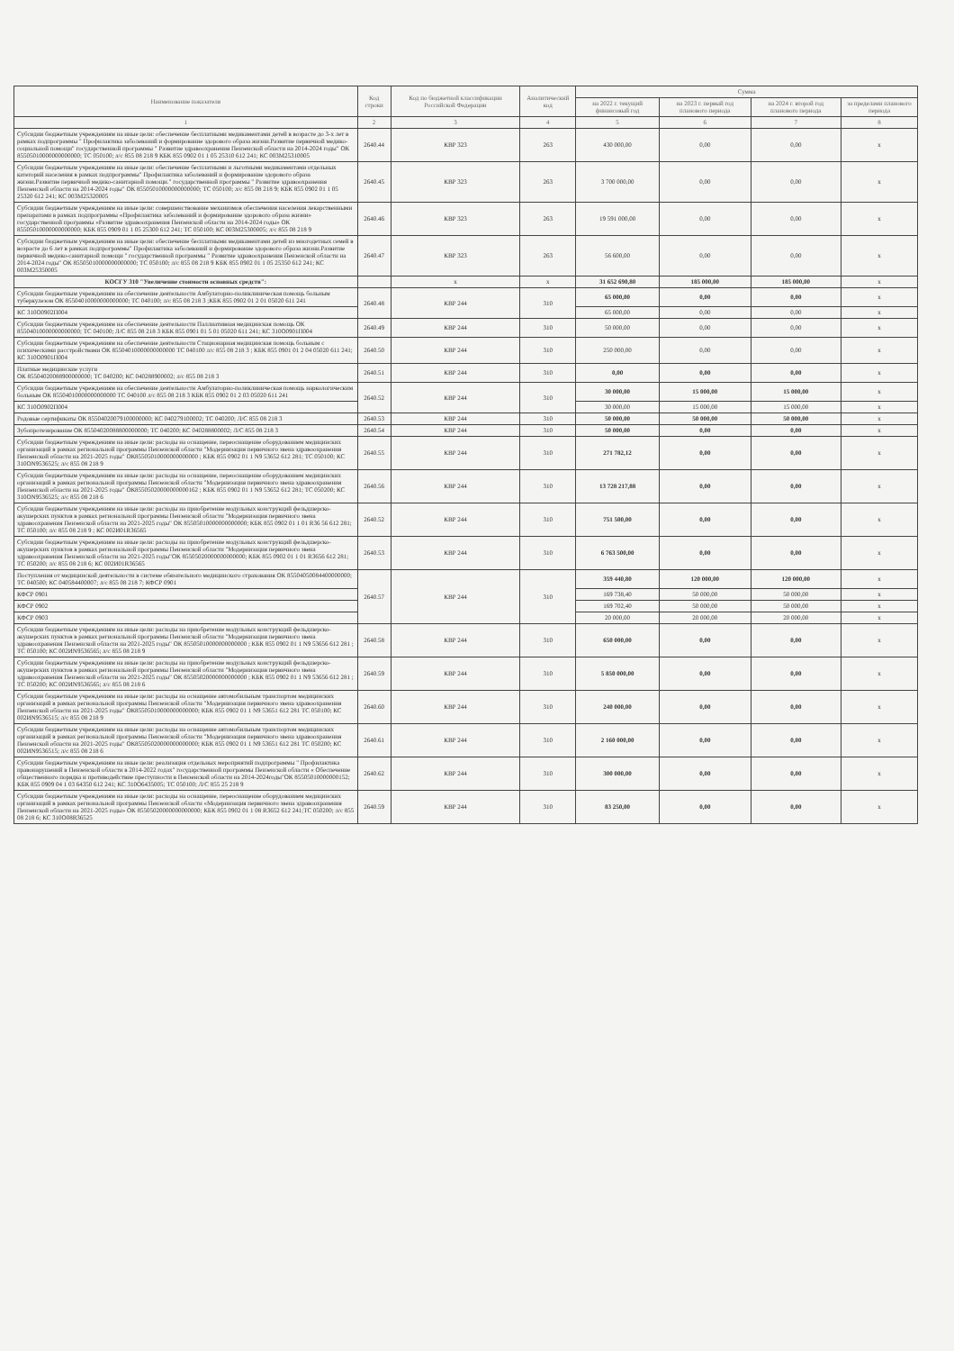| Наименование показателя | Код строки | Код по бюджетной классификации Российской Федерации | Аналитический код | Сумма | | | |
| --- | --- | --- | --- | --- | --- | --- | --- |
| | | | | на 2022 г. текущий финансовый год | на 2023 г. первый год планового периода | на 2024 г. второй год планового периода | за пределами планового периода |
| 1 | 2 | 3 | 4 | 5 | 6 | 7 | 8 |
| Субсидии бюджетным учреждениям на иные цели: обеспечение бесплатными медикаментами детей в возрасте до 3-х лет в рамках подпрограммы " Профилактика заболеваний и формирование здорового образа жизни.Развитие первичной медико-социальной помощи" государственной программы " Развитие здравоохранения Пензенской области на 2014-2024 годы" ОК 85505010000000000000; ТС 050100; л/с 855 08 218 9 КБК 855 0902 01 1 05 25310 612 241; КС 003М25310005 | 2640.44 | КВР 323 | 263 | 430 000,00 | 0,00 | 0,00 | x |
| Субсидии бюджетным учреждениям на иные цели: обеспечение бесплатными и льготными медикаментами отдельных категорий населения в рамках подпрограммы" Профилактика заболеваний и формирование здорового образа жизни.Развитие первичной медико-санитарной помощи." государственной программы " Развитие здравоохранения Пензенской области на 2014-2024 годы" ОК 85505010000000000000; ТС 050100; л/с 855 08 218 9; КБК 855 0902 01 1 05 25320 612 241; КС 003М25320005 | 2640.45 | КВР 323 | 263 | 3 700 000,00 | 0,00 | 0,00 | x |
| Субсидии бюджетным учреждениям на иные цели: совершенствование механизмов обеспечения населения лекарственными препаратами в рамках подпрограммы «Профилактика заболеваний и формирование здорового образа жизни» государственной программы «Развитие здравоохранения Пензенской области на 2014-2024 годы» ОК 85505010000000000000; КБК 855 0909 01 1 05 25300 612 241; ТС 050100; КС 003М25300005; л/с 855 08 218 9 | 2640.46 | КВР 323 | 263 | 19 591 000,00 | 0,00 | 0,00 | x |
| Субсидии бюджетным учреждениям на иные цели: обеспечение бесплатными медикаментами детей из многодетных семей в возрасте до 6 лет в рамках подпрограммы" Профилактика заболеваний и формирование здорового образа жизни.Развитие первичной медико-санитарной помощи " государственной программы " Развитие здравоохранения Пензенской области на 2014-2024 годы" ОК 85505010000000000000; ТС 050100; л/с 855 08 218 9 КБК 855 0902 01 1 05 25350 612 241; КС 003М25350005 | 2640.47 | КВР 323 | 263 | 56 600,00 | 0,00 | 0,00 | x |
| КОСГУ 310 "Увеличение стоимости основных средств": | | x | x | 31 652 690,80 | 185 000,00 | 185 000,00 | x |
| Субсидии бюджетным учреждениям на обеспечение деятельности Амбулаторно-поликлиническая помощь больным туберкулезом ОК 85504010000000000000; ТС 040100; л/с 855 08 218 3 ;КБК 855 0902 01 2 01 05020 611 241 | 2640.48 | КВР 244 | 310 | 65 000,00 | 0,00 | 0,00 | x |
| КС 310О0902П004 | | | | 65 000,00 | 0,00 | 0,00 | x |
| Субсидии бюджетным учреждениям на обеспечение деятельности Паллиативная медицинская помощь ОК 85504010000000000000; ТС 040100; Л/С 855 08 218 3 КБК 855 0901 01 5 01 05020 611 241; КС 310О0901П004 | 2640.49 | КВР 244 | 310 | 50 000,00 | 0,00 | 0,00 | x |
| Субсидии бюджетным учреждениям на обеспечение деятельности Стационарная медицинская помощь больным с психическими расстройствами ОК 85504010000000000000 ТС 040100 л/с 855 08 218 3 ; КБК 855 0901 01 2 04 05020 611 241; КС 310О0901П004 | 2640.50 | КВР 244 | 310 | 250 000,00 | 0,00 | 0,00 | x |
| Платные медицинские услуги ОК 85504020088900000000; ТС 040200; КС 040288900002; л/с 855 08 218 3 | 2640.51 | КВР 244 | 310 | 0,00 | 0,00 | 0,00 | x |
| Субсидии бюджетным учреждениям на обеспечение деятельности Амбулаторно-поликлиническая помощь наркологическим больным ОК 85504010000000000000 ТС 040100 л/с 855 08 218 3 КБК 855 0902 01 2 03 05020 611 241 | 2640.52 | КВР 244 | 310 | 30 000,00 | 15 000,00 | 15 000,00 | x |
| КС 310О0902П004 | | | | 30 000,00 | 15 000,00 | 15 000,00 | x |
| Родовые сертификаты ОК 85504020079100000000; КС 040279100002; ТС 040200; Л/С 855 08 218 3 | 2640.53 | КВР 244 | 310 | 50 000,00 | 50 000,00 | 50 000,00 | x |
| Зубопротезирование ОК 85504020088800000000; ТС 040200; КС 040288800002; Л/С 855 08 218 3 | 2640.54 | КВР 244 | 310 | 50 000,00 | 0,00 | 0,00 | x |
| Субсидии бюджетным учреждениям на иные цели: расходы на оснащение, переоснащение оборудованием медицинских организаций в рамках региональной программы Пензенской области "Модернизация первичного звена здравоохранения Пензенской области на 2021-2025 годы" ОК85505010000000000000 ; КБК 855 0902 01 1 N9 53652 612 281; ТС 050100; КС 310ОN9536525; л/с 855 08 218 9 | 2640.55 | КВР 244 | 310 | 271 782,12 | 0,00 | 0,00 | x |
| Субсидии бюджетным учреждениям на иные цели: расходы на оснащение, переоснащение оборудованием медицинских организаций в рамках региональной программы Пензенской области "Модернизация первичного звена здравоохранения Пензенской области на 2021-2025 годы" ОК85505020000000000162 ; КБК 855 0902 01 1 N9 53652 612 281; ТС 050200; КС 310ОN9536525; л/с 855 08 218 6 | 2640.56 | КВР 244 | 310 | 13 728 217,88 | 0,00 | 0,00 | x |
| Субсидии бюджетным учреждениям на иные цели: расходы на приобретение модульных конструкций фельдшерско-акушерских пунктов в рамках региональной программы Пензенской области "Модернизация первичного звена здравоохранения Пензенской области на 2021-2025 годы" ОК 85505010000000000000; КБК 855 0902 01 1 01 R36 56 612 281; ТС 050100; л/с 855 08 218 9 ; КС 002И01R36565 | 2640.52 | КВР 244 | 310 | 751 500,00 | 0,00 | 0,00 | x |
| Субсидии бюджетным учреждениям на иные цели: расходы на приобретение модульных конструкций фельдшерско-акушерских пунктов в рамках региональной программы Пензенской области "Модернизация первичного звена здравоохранения Пензенской области на 2021-2025 годы"ОК 85505020000000000000; КБК 855 0902 01 1 01 R3656 612 281; ТС 050200; л/с 855 08 218 6; КС 002И01R36565 | 2640.53 | КВР 244 | 310 | 6 763 500,00 | 0,00 | 0,00 | x |
| Поступления от медицинской деятельности в системе обязательного медицинского страхования ОК 85504050084400000000; ТС 040500; КС 040584400007; л/с 855 08 218 7; КФСР 0901 | 2640.57 | КВР 244 | 310 | 359 440,80 | 120 000,00 | 120 000,00 | x |
| КФСР 0901 | | | | 169 738,40 | 50 000,00 | 50 000,00 | x |
| КФСР 0902 | | | | 169 702,40 | 50 000,00 | 50 000,00 | x |
| КФСР 0903 | | | | 20 000,00 | 20 000,00 | 20 000,00 | x |
| Субсидии бюджетным учреждениям на иные цели: расходы на приобретение модульных конструкций фельдшерско-акушерских пунктов в рамках региональной программы Пензенской области "Модернизация первичного звена здравоохранения Пензенской области на 2021-2025 годы" ОК 85505010000000000000 ; КБК 855 0902 01 1 N9 53656 612 281 ; ТС 050100; КС 002ИN9536565; л/с 855 08 218 9 | 2640.58 | КВР 244 | 310 | 650 000,00 | 0,00 | 0,00 | x |
| Субсидии бюджетным учреждениям на иные цели: расходы на приобретение модульных конструкций фельдшерско-акушерских пунктов в рамках региональной программы Пензенской области "Модернизация первичного звена здравоохранения Пензенской области на 2021-2025 годы" ОК 85505020000000000000 ; КБК 855 0902 01 1 N9 53656 612 281 ; ТС 050200; КС 002ИN9536565; л/с 855 08 218 6 | 2640.59 | КВР 244 | 310 | 5 850 000,00 | 0,00 | 0,00 | x |
| Субсидии бюджетным учреждениям на иные цели: расходы на оснащение автомобильным транспортом медицинских организаций в рамках региональной программы Пензенской области "Модернизация первичного звена здравоохранения Пензенской области на 2021-2025 годы" ОК85505010000000000000; КБК 855 0902 01 1 N9 53651 612 281 ТС 050100; КС 002ИN9536515; л/с 855 08 218 9 | 2640.60 | КВР 244 | 310 | 240 000,00 | 0,00 | 0,00 | x |
| Субсидии бюджетным учреждениям на иные цели: расходы на оснащение автомобильным транспортом медицинских организаций в рамках региональной программы Пензенской области "Модернизация первичного звена здравоохранения Пензенской области на 2021-2025 годы" ОК85505020000000000000; КБК 855 0902 01 1 N9 53651 612 281 ТС 050200; КС 002ИN9536515; л/с 855 08 218 6 | 2640.61 | КВР 244 | 310 | 2 160 000,00 | 0,00 | 0,00 | x |
| Субсидии бюджетным учреждениям на иные цели: реализация отдельных мероприятий подпрограммы " Профилактика правонарушений в Пензенской области в 2014-2022 годах" государственной программы Пензенской области « Обеспечение общественного порядка и противодействие преступности в Пензенской области на 2014-2024годы"ОК 85505010000000152; КБК 855 0909 04 1 03 64350 612 241; КС 310О6435005; ТС 050100; Л/С 855 25 218 9 | 2640.62 | КВР 244 | 310 | 300 000,00 | 0,00 | 0,00 | x |
| Субсидии бюджетным учреждениям на иные цели: расходы на оснащение, переоснащение оборудованием медицинских организаций в рамках региональной программы Пензенской области «Модернизация первичного звена здравоохранения Пензенской области на 2021-2025 годы» ОК 85505020000000000000; КБК 855 0902 01 1 08 R3652 612 241;ТС 050200; л/с 855 08 218 6; КС 310О08R36525 | 2640.59 | КВР 244 | 310 | 83 250,00 | 0,00 | 0,00 | x |